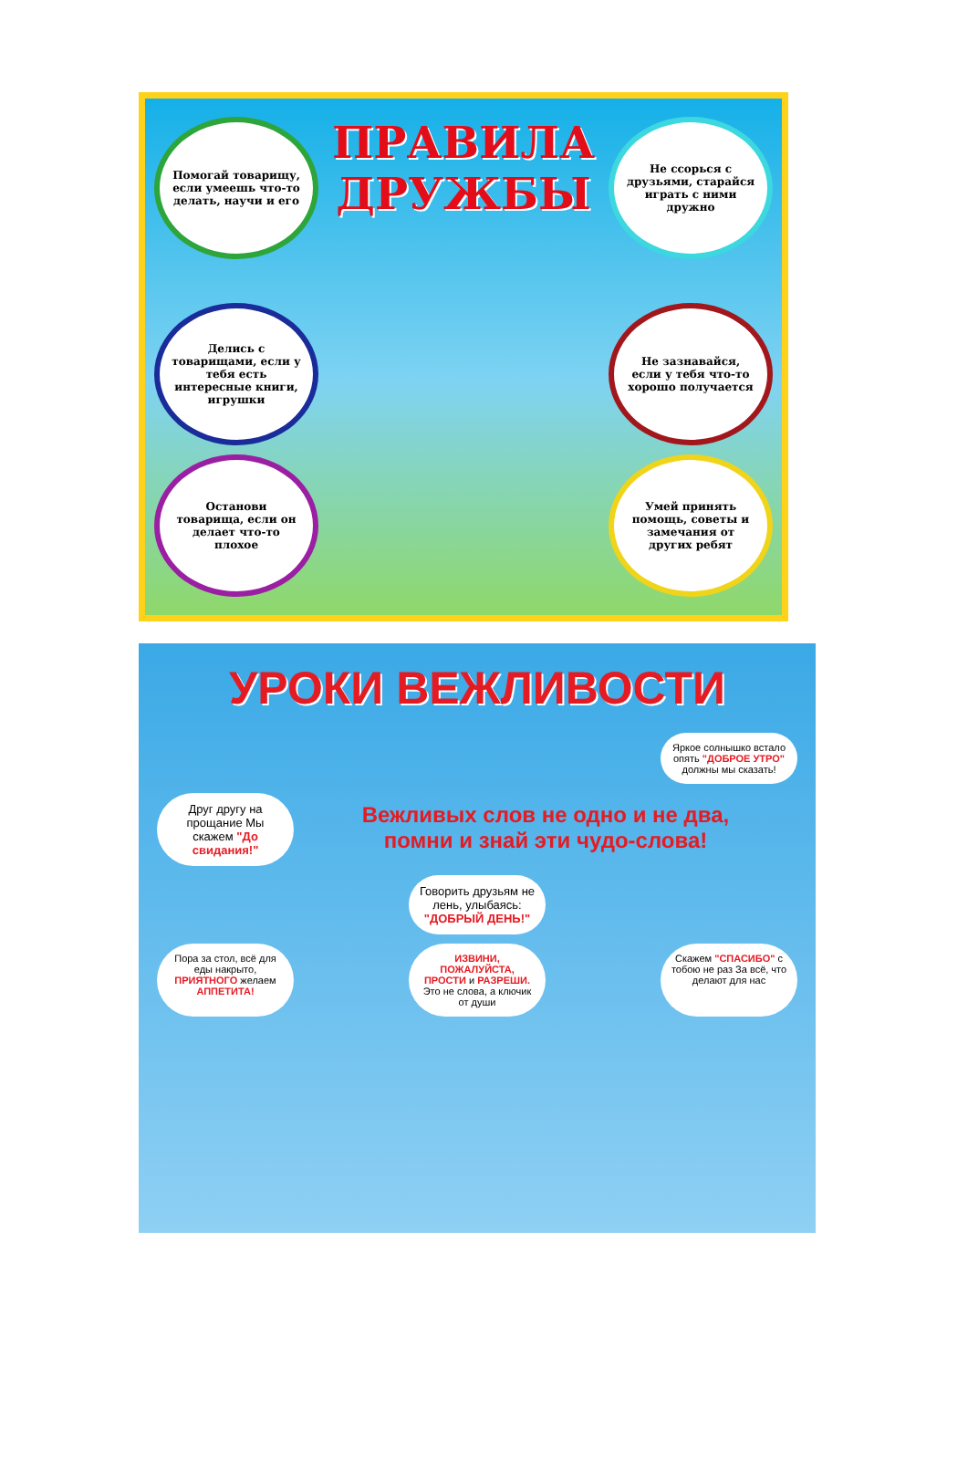Помогай товарищу, если умеешь что-то делать, научи и его
ПРАВИЛА
ДРУЖБЫ
Не ссорься с друзьями, старайся играть с ними дружно
Делись с товарищами, если у тебя есть интересные книги, игрушки
Не зазнавайся, если у тебя что-то хорошо получается
Останови товарища, если он делает что-то плохое
Умей принять помощь, советы и замечания от других ребят
УРОКИ ВЕЖЛИВОСТИ
Яркое солнышко встало опять "ДОБРОЕ УТРО" должны мы сказать!
Друг другу на прощание Мы скажем "До свидания!"
Вежливых слов не одно и не два,
помни и знай эти чудо-слова!
Говорить друзьям не лень, улыбаясь: "ДОБРЫЙ ДЕНЬ!"
Пора за стол, всё для еды накрыто, ПРИЯТНОГО желаем АППЕТИТА!
ИЗВИНИ, ПОЖАЛУЙСТА, ПРОСТИ и РАЗРЕШИ. Это не слова, а ключик от души
Скажем "СПАСИБО" с тобою не раз За всё, что делают для нас